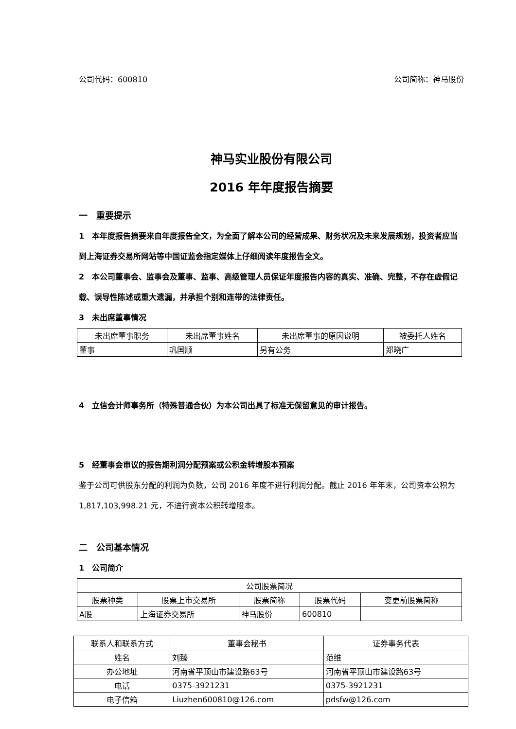公司代码：600810 公司简称：神马股份
神马实业股份有限公司
2016 年年度报告摘要
一　重要提示
1　本年度报告摘要来自年度报告全文，为全面了解本公司的经营成果、财务状况及未来发展规划，投资者应当到上海证券交易所网站等中国证监会指定媒体上仔细阅读年度报告全文。
2　本公司董事会、监事会及董事、监事、高级管理人员保证年度报告内容的真实、准确、完整，不存在虚假记载、误导性陈述或重大遗漏，并承担个别和连带的法律责任。
3　未出席董事情况
| 未出席董事职务 | 未出席董事姓名 | 未出席董事的原因说明 | 被委托人姓名 |
| --- | --- | --- | --- |
| 董事 | 巩国顺 | 另有公务 | 郑晓广 |
4　立信会计师事务所（特殊普通合伙）为本公司出具了标准无保留意见的审计报告。
5　经董事会审议的报告期利润分配预案或公积金转增股本预案
鉴于公司可供股东分配的利润为负数，公司 2016 年度不进行利润分配。截止 2016 年年末，公司资本公积为 1,817,103,998.21 元，不进行资本公积转增股本。
二　公司基本情况
1　公司简介
| 公司股票简况 | | | | |
| --- | --- | --- | --- | --- |
| 股票种类 | 股票上市交易所 | 股票简称 | 股票代码 | 变更前股票简称 |
| A股 | 上海证券交易所 | 神马股份 | 600810 | |
| 联系人和联系方式 | 董事会秘书 | 证券事务代表 |
| --- | --- | --- |
| 姓名 | 刘臻 | 范维 |
| 办公地址 | 河南省平顶山市建设路63号 | 河南省平顶山市建设路63号 |
| 电话 | 0375-3921231 | 0375-3921231 |
| 电子信箱 | Liuzhen600810@126.com | pdsfw@126.com |